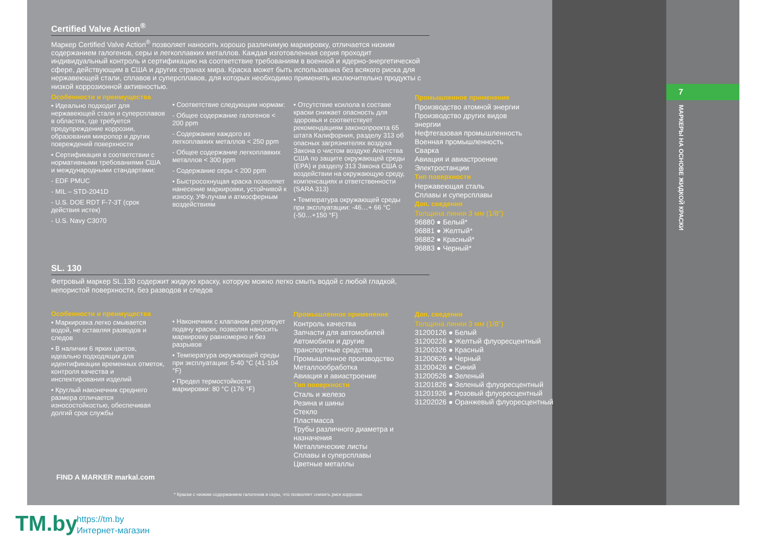7
МАРКЕРЫ НА ОСНОВЕ ЖИДКОЙ КРАСКИ
Certified Valve Action<sup>®</sup>
Маркер Certified Valve Action<sup>®</sup> позволяет наносить хорошо различимую маркировку, отличается низким содержанием галогенов, серы и легкоплавких металлов. Каждая изготовленная серия проходит индивидуальный контроль и сертификацию на соответствие требованиям в военной и ядерно-энергетической сфере, действующим в США и других странах мира. Краска может быть использована без всякого риска для нержавеющей стали, сплавов и суперсплавов, для которых необходимо применять исключительно продукты с низкой коррозионной активностью.
Особенности и преимущества
• Идеально подходит для нержавеющей стали и суперсплавов в областях, где требуется предупреждение коррозии, образования микропор и других повреждений поверхности
• Сертификация в соответствии с нормативными требованиями США и международными стандартами:
- EDF PMUC
- MIL – STD-2041D
- U.S. DOE RDT F-7-3T (срок действия истек)
- U.S. Navy C3070
• Соответствие следующим нормам:
- Общее содержание галогенов < 200 ppm
- Содержание каждого из легкоплавких металлов < 250 ppm
- Общее содержание легкоплавких металлов < 300 ppm
- Содержание серы < 200 ppm
• Быстросохнущая краска позволяет нанесение маркировки, устойчивой к износу, УФ-лучам и атмосферным воздействиям
• Отсутствие ксилола в составе краски снижает опасность для здоровья и соответствует рекомендациям законопроекта 65 штата Калифорния, разделу 313 об опасных загрязнителях воздуха Закона о чистом воздухе Агентства США по защите окружающей среды (EPA) и разделу 313 Закона США о воздействии на окружающую среду, компенсациях и ответственности (SARA 313)
• Температура окружающей среды при эксплуатации: -46…+ 66 °C (-50…+150 °F)
Промышленное применение
Производство атомной энергии
Производство других видов энергии
Нефтегазовая промышленность
Военная промышленность
Сварка
Авиация и авиастроение
Электростанции
Тип поверхности
Нержавеющая сталь
Сплавы и суперсплавы
Доп. сведения
Толщина линии 3 мм (1/8”)
96880 ● Белый*
96881 ● Желтый*
96882 ● Красный*
96883 ● Черный*
SL. 130
Фетровый маркер SL.130 содержит жидкую краску, которую можно легко смыть водой с любой гладкой, непористой поверхности, без разводов и следов
Особенности и преимущества
• Маркировка легко смывается водой, не оставляя разводов и следов
• В наличии 6 ярких цветов, идеально подходящих для идентификации временных отметок, контроля качества и инспектирования изделий
• Круглый наконечник среднего размера отличается износостойкостью, обеспечивая долгий срок службы
• Наконечник с клапаном регулирует подачу краски, позволяя наносить маркировку равномерно и без разрывов
• Температура окружающей среды при эксплуатации: 5-40 °C (41-104 °F)
• Предел термостойкости маркировки: 80 °C (176 °F)
Промышленное применение
Контроль качества
Запчасти для автомобилей
Автомобили и другие транспортные средства
Промышленное производство
Металлообработка
Авиация и авиастроение
Тип поверхности
Сталь и железо
Резина и шины
Стекло
Пластмасса
Трубы различного диаметра и назначения
Металлические листы
Сплавы и суперсплавы
Цветные металлы
Доп. сведения
Толщина линии 3 мм (1/8”)
31200126 ● Белый
31200226 ● Желтый флуоресцентный
31200326 ● Красный
31200626 ● Черный
31200426 ● Синий
31200526 ● Зеленый
31201826 ● Зеленый флуоресцентный
31201926 ● Розовый флуоресцентный
31202026 ● Оранжевый флуоресцентный
FIND A MARKER markal.com
* Краски с низким содержанием галогенов и серы, что позволяет снизить риск коррозии.
TM.by
https://tm.by
Интернет-магазин